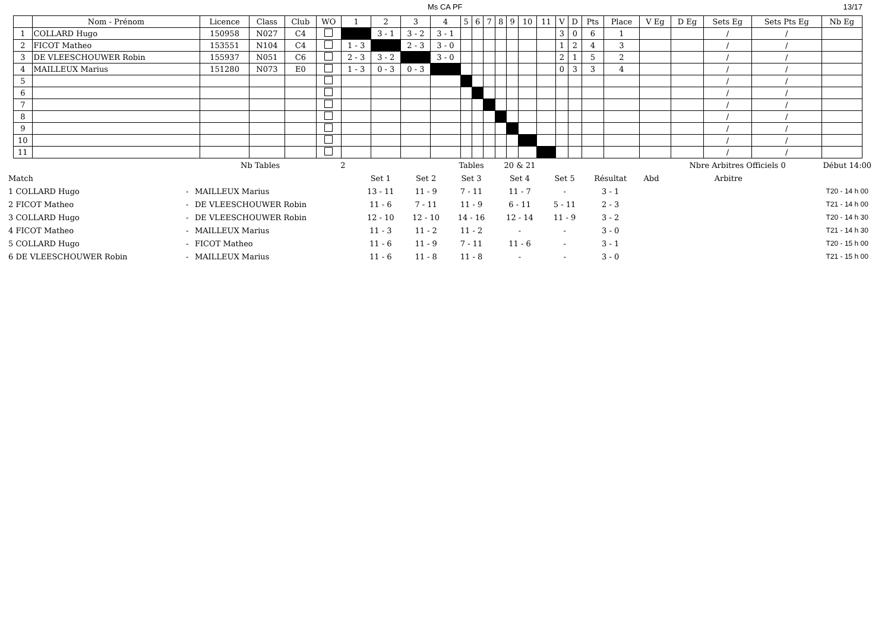Ms CA PF 13/17
| | Nom - Prénom | Licence | Class | Club | WO | 1 | 2 | 3 | 4 | 5 | 6 | 7 | 8 | 9 | 10 | 11 | V | D | Pts | Place | V Eg | D Eg | Sets Eg | Sets Pts Eg | Nb Eg |
| --- | --- | --- | --- | --- | --- | --- | --- | --- | --- | --- | --- | --- | --- | --- | --- | --- | --- | --- | --- | --- | --- | --- | --- | --- | --- |
| 1 | COLLARD Hugo | 150958 | N027 | C4 | | | 3 - 1 | 3 - 2 | 3 - 1 | | | | | | | | 3 | 0 | 6 | 1 | | | / | / | |
| 2 | FICOT Matheo | 153551 | N104 | C4 | | 1 - 3 | | 2 - 3 | 3 - 0 | | | | | | | | 1 | 2 | 4 | 3 | | | / | / | |
| 3 | DE VLEESCHOUWER Robin | 155937 | N051 | C6 | | 2 - 3 | 3 - 2 | | 3 - 0 | | | | | | | | 2 | 1 | 5 | 2 | | | / | / | |
| 4 | MAILLEUX Marius | 151280 | N073 | E0 | | 1 - 3 | 0 - 3 | 0 - 3 | | | | | | | | | 0 | 3 | 3 | 4 | | | / | / | |
| 5 | | | | | | | | | | | | | | | | | | | | | | | / | / | |
| 6 | | | | | | | | | | | | | | | | | | | | | | | / | / | |
| 7 | | | | | | | | | | | | | | | | | | | | | | | / | / | |
| 8 | | | | | | | | | | | | | | | | | | | | | | | / | / | |
| 9 | | | | | | | | | | | | | | | | | | | | | | | / | / | |
| 10 | | | | | | | | | | | | | | | | | | | | | | | / | / | |
| 11 | | | | | | | | | | | | | | | | | | | | | | | / | / | |
| | | Nb Tables | 2 | | | Tables | 20 & 21 | | | | Nbre Arbitres Officiels 0 | | Début 14:00 |
| Match | | | | Set 1 | Set 2 | Set 3 | Set 4 | Set 5 | Résultat | Abd | Arbitre | | |
| 1 COLLARD Hugo | - | MAILLEUX Marius | | 13 - 11 | 11 - 9 | 7 - 11 | 11 - 7 | - | 3 - 1 | | | | T20 - 14 h 00 |
| 2 FICOT Matheo | - | DE VLEESCHOUWER Robin | | 11 - 6 | 7 - 11 | 11 - 9 | 6 - 11 | 5 - 11 | 2 - 3 | | | | T21 - 14 h 00 |
| 3 COLLARD Hugo | - | DE VLEESCHOUWER Robin | | 12 - 10 | 12 - 10 | 14 - 16 | 12 - 14 | 11 - 9 | 3 - 2 | | | | T20 - 14 h 30 |
| 4 FICOT Matheo | - | MAILLEUX Marius | | 11 - 3 | 11 - 2 | 11 - 2 | - | - | 3 - 0 | | | | T21 - 14 h 30 |
| 5 COLLARD Hugo | - | FICOT Matheo | | 11 - 6 | 11 - 9 | 7 - 11 | 11 - 6 | - | 3 - 1 | | | | T20 - 15 h 00 |
| 6 DE VLEESCHOUWER Robin | - | MAILLEUX Marius | | 11 - 6 | 11 - 8 | 11 - 8 | - | - | 3 - 0 | | | | T21 - 15 h 00 |